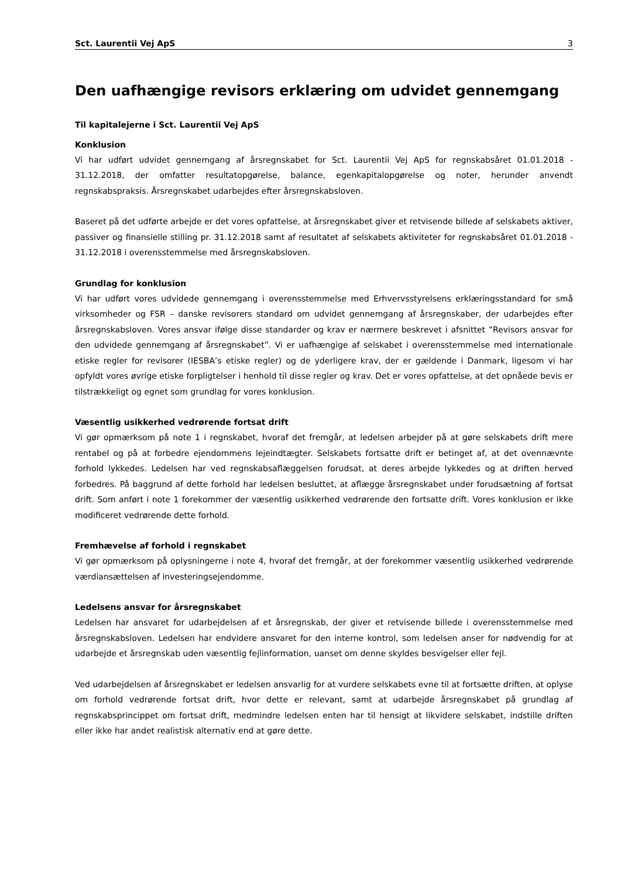Sct. Laurentii Vej ApS 3
Den uafhængige revisors erklæring om udvidet gennemgang
Til kapitalejerne i Sct. Laurentii Vej ApS
Konklusion
Vi har udført udvidet gennemgang af årsregnskabet for Sct. Laurentii Vej ApS for regnskabsåret 01.01.2018 - 31.12.2018, der omfatter resultatopgørelse, balance, egenkapitalopgørelse og noter, herunder anvendt regnskabspraksis. Årsregnskabet udarbejdes efter årsregnskabsloven.
Baseret på det udførte arbejde er det vores opfattelse, at årsregnskabet giver et retvisende billede af selskabets aktiver, passiver og finansielle stilling pr. 31.12.2018 samt af resultatet af selskabets aktiviteter for regnskabsåret 01.01.2018 - 31.12.2018 i overensstemmelse med årsregnskabsloven.
Grundlag for konklusion
Vi har udført vores udvidede gennemgang i overensstemmelse med Erhvervsstyrelsens erklæringsstandard for små virksomheder og FSR – danske revisorers standard om udvidet gennemgang af årsregnskaber, der udarbejdes efter årsregnskabsloven. Vores ansvar ifølge disse standarder og krav er nærmere beskrevet i afsnittet ”Revisors ansvar for den udvidede gennemgang af årsregnskabet”. Vi er uafhængige af selskabet i overensstemmelse med internationale etiske regler for revisorer (IESBA’s etiske regler) og de yderligere krav, der er gældende i Danmark, ligesom vi har opfyldt vores øvrige etiske forpligtelser i henhold til disse regler og krav. Det er vores opfattelse, at det opnåede bevis er tilstrækkeligt og egnet som grundlag for vores konklusion.
Væsentlig usikkerhed vedrørende fortsat drift
Vi gør opmærksom på note 1 i regnskabet, hvoraf det fremgår, at ledelsen arbejder på at gøre selskabets drift mere rentabel og på at forbedre ejendommens lejeindtægter. Selskabets fortsatte drift er betinget af, at det ovennævnte forhold lykkedes. Ledelsen har ved regnskabsaflæggelsen forudsat, at deres arbejde lykkedes og at driften herved forbedres. På baggrund af dette forhold har ledelsen besluttet, at aflægge årsregnskabet under forudsætning af fortsat drift. Som anført i note 1 forekommer der væsentlig usikkerhed vedrørende den fortsatte drift. Vores konklusion er ikke modificeret vedrørende dette forhold.
Fremhævelse af forhold i regnskabet
Vi gør opmærksom på oplysningerne i note 4, hvoraf det fremgår, at der forekommer væsentlig usikkerhed vedrørende værdiansættelsen af investeringsejendomme.
Ledelsens ansvar for årsregnskabet
Ledelsen har ansvaret for udarbejdelsen af et årsregnskab, der giver et retvisende billede i overensstemmelse med årsregnskabsloven. Ledelsen har endvidere ansvaret for den interne kontrol, som ledelsen anser for nødvendig for at udarbejde et årsregnskab uden væsentlig fejlinformation, uanset om denne skyldes besvigelser eller fejl.
Ved udarbejdelsen af årsregnskabet er ledelsen ansvarlig for at vurdere selskabets evne til at fortsætte driften, at oplyse om forhold vedrørende fortsat drift, hvor dette er relevant, samt at udarbejde årsregnskabet på grundlag af regnskabsprincippet om fortsat drift, medmindre ledelsen enten har til hensigt at likvidere selskabet, indstille driften eller ikke har andet realistisk alternativ end at gøre dette.